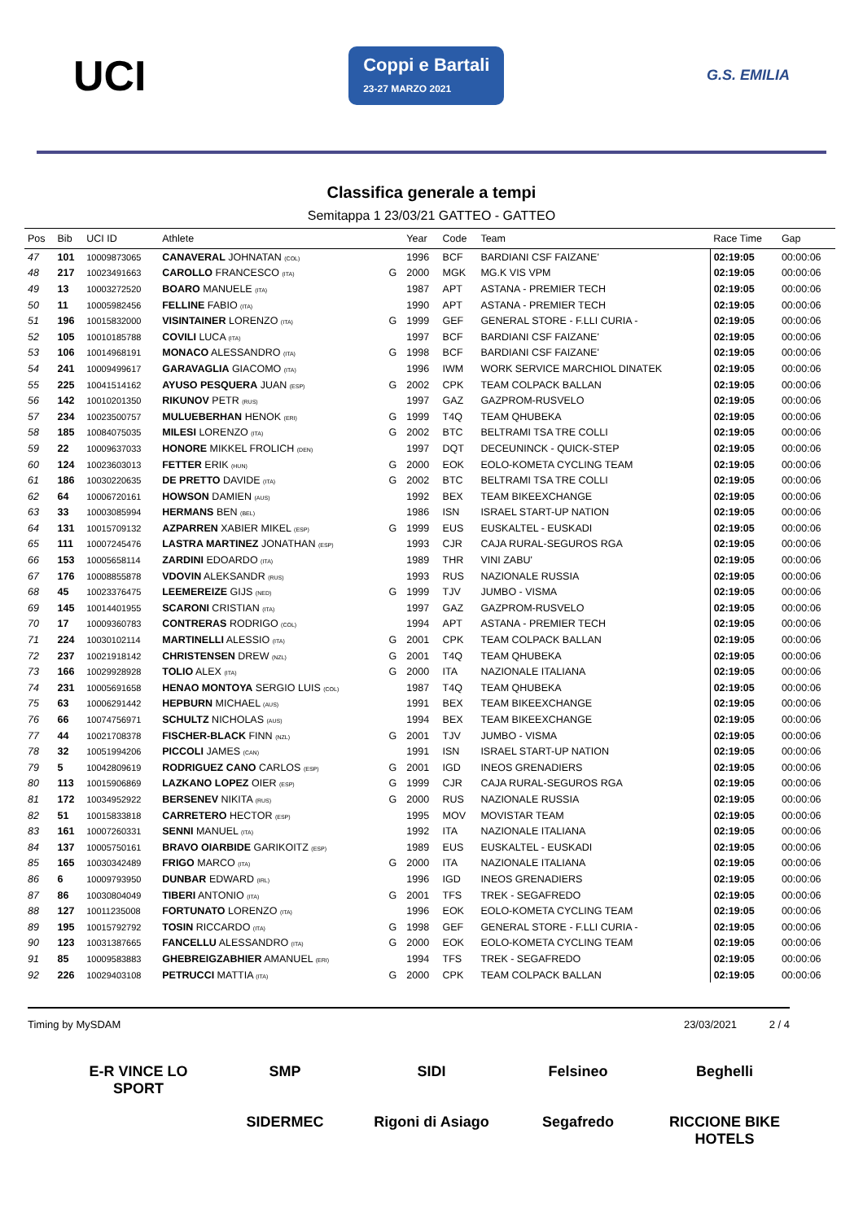UCI
Coppi e Bartali
23-27 MARZO 2021
G.S. EMILIA
Classifica generale a tempi
Semitappa 1 23/03/21 GATTEO - GATTEO
| Pos | Bib | UCI ID | Athlete | | Year | Code | Team | Race Time | Gap |
| --- | --- | --- | --- | --- | --- | --- | --- | --- | --- |
| 47 | 101 | 10009873065 | CANAVERAL JOHNATAN (COL) | | 1996 | BCF | BARDIANI CSF FAIZANE' | 02:19:05 | 00:00:06 |
| 48 | 217 | 10023491663 | CAROLLO FRANCESCO (ITA) | G | 2000 | MGK | MG.K VIS VPM | 02:19:05 | 00:00:06 |
| 49 | 13 | 10003272520 | BOARO MANUELE (ITA) | | 1987 | APT | ASTANA - PREMIER TECH | 02:19:05 | 00:00:06 |
| 50 | 11 | 10005982456 | FELLINE FABIO (ITA) | | 1990 | APT | ASTANA - PREMIER TECH | 02:19:05 | 00:00:06 |
| 51 | 196 | 10015832000 | VISINTAINER LORENZO (ITA) | G | 1999 | GEF | GENERAL STORE - F.LLI CURIA - | 02:19:05 | 00:00:06 |
| 52 | 105 | 10010185788 | COVILI LUCA (ITA) | | 1997 | BCF | BARDIANI CSF FAIZANE' | 02:19:05 | 00:00:06 |
| 53 | 106 | 10014968191 | MONACO ALESSANDRO (ITA) | G | 1998 | BCF | BARDIANI CSF FAIZANE' | 02:19:05 | 00:00:06 |
| 54 | 241 | 10009499617 | GARAVAGLIA GIACOMO (ITA) | | 1996 | IWM | WORK SERVICE MARCHIOL DINATEK | 02:19:05 | 00:00:06 |
| 55 | 225 | 10041514162 | AYUSO PESQUERA JUAN (ESP) | G | 2002 | CPK | TEAM COLPACK BALLAN | 02:19:05 | 00:00:06 |
| 56 | 142 | 10010201350 | RIKUNOV PETR (RUS) | | 1997 | GAZ | GAZPROM-RUSVELO | 02:19:05 | 00:00:06 |
| 57 | 234 | 10023500757 | MULUEBERHAN HENOK (ERI) | G | 1999 | T4Q | TEAM QHUBEKA | 02:19:05 | 00:00:06 |
| 58 | 185 | 10084075035 | MILESI LORENZO (ITA) | G | 2002 | BTC | BELTRAMI TSA TRE COLLI | 02:19:05 | 00:00:06 |
| 59 | 22 | 10009637033 | HONORE MIKKEL FROLICH (DEN) | | 1997 | DQT | DECEUNINCK - QUICK-STEP | 02:19:05 | 00:00:06 |
| 60 | 124 | 10023603013 | FETTER ERIK (HUN) | G | 2000 | EOK | EOLO-KOMETA CYCLING TEAM | 02:19:05 | 00:00:06 |
| 61 | 186 | 10030220635 | DE PRETTO DAVIDE (ITA) | G | 2002 | BTC | BELTRAMI TSA TRE COLLI | 02:19:05 | 00:00:06 |
| 62 | 64 | 10006720161 | HOWSON DAMIEN (AUS) | | 1992 | BEX | TEAM BIKEEXCHANGE | 02:19:05 | 00:00:06 |
| 63 | 33 | 10003085994 | HERMANS BEN (BEL) | | 1986 | ISN | ISRAEL START-UP NATION | 02:19:05 | 00:00:06 |
| 64 | 131 | 10015709132 | AZPARREN XABIER MIKEL (ESP) | G | 1999 | EUS | EUSKALTEL - EUSKADI | 02:19:05 | 00:00:06 |
| 65 | 111 | 10007245476 | LASTRA MARTINEZ JONATHAN (ESP) | | 1993 | CJR | CAJA RURAL-SEGUROS RGA | 02:19:05 | 00:00:06 |
| 66 | 153 | 10005658114 | ZARDINI EDOARDO (ITA) | | 1989 | THR | VINI ZABU' | 02:19:05 | 00:00:06 |
| 67 | 176 | 10008855878 | VDOVIN ALEKSANDR (RUS) | | 1993 | RUS | NAZIONALE RUSSIA | 02:19:05 | 00:00:06 |
| 68 | 45 | 10023376475 | LEEMEREIZE GIJS (NED) | G | 1999 | TJV | JUMBO - VISMA | 02:19:05 | 00:00:06 |
| 69 | 145 | 10014401955 | SCARONI CRISTIAN (ITA) | | 1997 | GAZ | GAZPROM-RUSVELO | 02:19:05 | 00:00:06 |
| 70 | 17 | 10009360783 | CONTRERAS RODRIGO (COL) | | 1994 | APT | ASTANA - PREMIER TECH | 02:19:05 | 00:00:06 |
| 71 | 224 | 10030102114 | MARTINELLI ALESSIO (ITA) | G | 2001 | CPK | TEAM COLPACK BALLAN | 02:19:05 | 00:00:06 |
| 72 | 237 | 10021918142 | CHRISTENSEN DREW (NZL) | G | 2001 | T4Q | TEAM QHUBEKA | 02:19:05 | 00:00:06 |
| 73 | 166 | 10029928928 | TOLIO ALEX (ITA) | G | 2000 | ITA | NAZIONALE ITALIANA | 02:19:05 | 00:00:06 |
| 74 | 231 | 10005691658 | HENAO MONTOYA SERGIO LUIS (COL) | | 1987 | T4Q | TEAM QHUBEKA | 02:19:05 | 00:00:06 |
| 75 | 63 | 10006291442 | HEPBURN MICHAEL (AUS) | | 1991 | BEX | TEAM BIKEEXCHANGE | 02:19:05 | 00:00:06 |
| 76 | 66 | 10074756971 | SCHULTZ NICHOLAS (AUS) | | 1994 | BEX | TEAM BIKEEXCHANGE | 02:19:05 | 00:00:06 |
| 77 | 44 | 10021708378 | FISCHER-BLACK FINN (NZL) | G | 2001 | TJV | JUMBO - VISMA | 02:19:05 | 00:00:06 |
| 78 | 32 | 10051994206 | PICCOLI JAMES (CAN) | | 1991 | ISN | ISRAEL START-UP NATION | 02:19:05 | 00:00:06 |
| 79 | 5 | 10042809619 | RODRIGUEZ CANO CARLOS (ESP) | G | 2001 | IGD | INEOS GRENADIERS | 02:19:05 | 00:00:06 |
| 80 | 113 | 10015906869 | LAZKANO LOPEZ OIER (ESP) | G | 1999 | CJR | CAJA RURAL-SEGUROS RGA | 02:19:05 | 00:00:06 |
| 81 | 172 | 10034952922 | BERSENEV NIKITA (RUS) | G | 2000 | RUS | NAZIONALE RUSSIA | 02:19:05 | 00:00:06 |
| 82 | 51 | 10015833818 | CARRETERO HECTOR (ESP) | | 1995 | MOV | MOVISTAR TEAM | 02:19:05 | 00:00:06 |
| 83 | 161 | 10007260331 | SENNI MANUEL (ITA) | | 1992 | ITA | NAZIONALE ITALIANA | 02:19:05 | 00:00:06 |
| 84 | 137 | 10005750161 | BRAVO OIARBIDE GARIKOITZ (ESP) | | 1989 | EUS | EUSKALTEL - EUSKADI | 02:19:05 | 00:00:06 |
| 85 | 165 | 10030342489 | FRIGO MARCO (ITA) | G | 2000 | ITA | NAZIONALE ITALIANA | 02:19:05 | 00:00:06 |
| 86 | 6 | 10009793950 | DUNBAR EDWARD (IRL) | | 1996 | IGD | INEOS GRENADIERS | 02:19:05 | 00:00:06 |
| 87 | 86 | 10030804049 | TIBERI ANTONIO (ITA) | G | 2001 | TFS | TREK - SEGAFREDO | 02:19:05 | 00:00:06 |
| 88 | 127 | 10011235008 | FORTUNATO LORENZO (ITA) | | 1996 | EOK | EOLO-KOMETA CYCLING TEAM | 02:19:05 | 00:00:06 |
| 89 | 195 | 10015792792 | TOSIN RICCARDO (ITA) | G | 1998 | GEF | GENERAL STORE - F.LLI CURIA - | 02:19:05 | 00:00:06 |
| 90 | 123 | 10031387665 | FANCELLU ALESSANDRO (ITA) | G | 2000 | EOK | EOLO-KOMETA CYCLING TEAM | 02:19:05 | 00:00:06 |
| 91 | 85 | 10009583883 | GHEBREIGZABHIER AMANUEL (ERI) | | 1994 | TFS | TREK - SEGAFREDO | 02:19:05 | 00:00:06 |
| 92 | 226 | 10029403108 | PETRUCCI MATTIA (ITA) | G | 2000 | CPK | TEAM COLPACK BALLAN | 02:19:05 | 00:00:06 |
Timing by MySDAM 23/03/2021 2 / 4
E-R VINCE LO SPORT
SMP
SIDI
Felsineo
Beghelli
SIDERMEC
Rigoni di Asiago
Segafredo
RICCIONE BIKE HOTELS